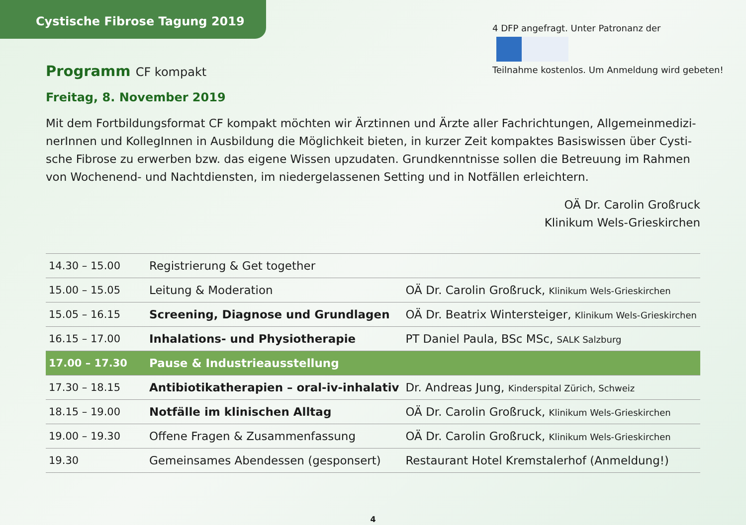Cystische Fibrose Tagung 2019
4 DFP angefragt. Unter Patronanz der
Teilnahme kostenlos. Um Anmeldung wird gebeten!
Programm CF kompakt
Freitag, 8. November 2019
Mit dem Fortbildungsformat CF kompakt möchten wir Ärztinnen und Ärzte aller Fachrichtungen, Allgemeinmedizi­nerInnen und KollegInnen in Ausbildung die Möglichkeit bieten, in kurzer Zeit kompaktes Basiswissen über Cysti­sche Fibrose zu erwerben bzw. das eigene Wissen upzudaten. Grundkenntnisse sollen die Betreuung im Rahmen von Wochenend- und Nachtdiensten, im niedergelassenen Setting und in Notfällen erleichtern.
OÄ Dr. Carolin Großruck
Klinikum Wels-Grieskirchen
| 14.30 – 15.00 | Registrierung & Get together | |
| 15.00 – 15.05 | Leitung & Moderation | OÄ Dr. Carolin Großruck, Klinikum Wels-Grieskirchen |
| 15.05 – 16.15 | Screening, Diagnose und Grundlagen | OÄ Dr. Beatrix Wintersteiger, Klinikum Wels-Grieskirchen |
| 16.15 – 17.00 | Inhalations- und Physiotherapie | PT Daniel Paula, BSc MSc, SALK Salzburg |
| 17.00 – 17.30 | Pause & Industrieausstellung | |
| 17.30 – 18.15 | Antibiotikatherapien – oral-iv-inhalativ | Dr. Andreas Jung, Kinderspital Zürich, Schweiz |
| 18.15 – 19.00 | Notfälle im klinischen Alltag | OÄ Dr. Carolin Großruck, Klinikum Wels-Grieskirchen |
| 19.00 – 19.30 | Offene Fragen & Zusammenfassung | OÄ Dr. Carolin Großruck, Klinikum Wels-Grieskirchen |
| 19.30 | Gemeinsames Abendessen (gesponsert) | Restaurant Hotel Kremstalerhof (Anmeldung!) |
4